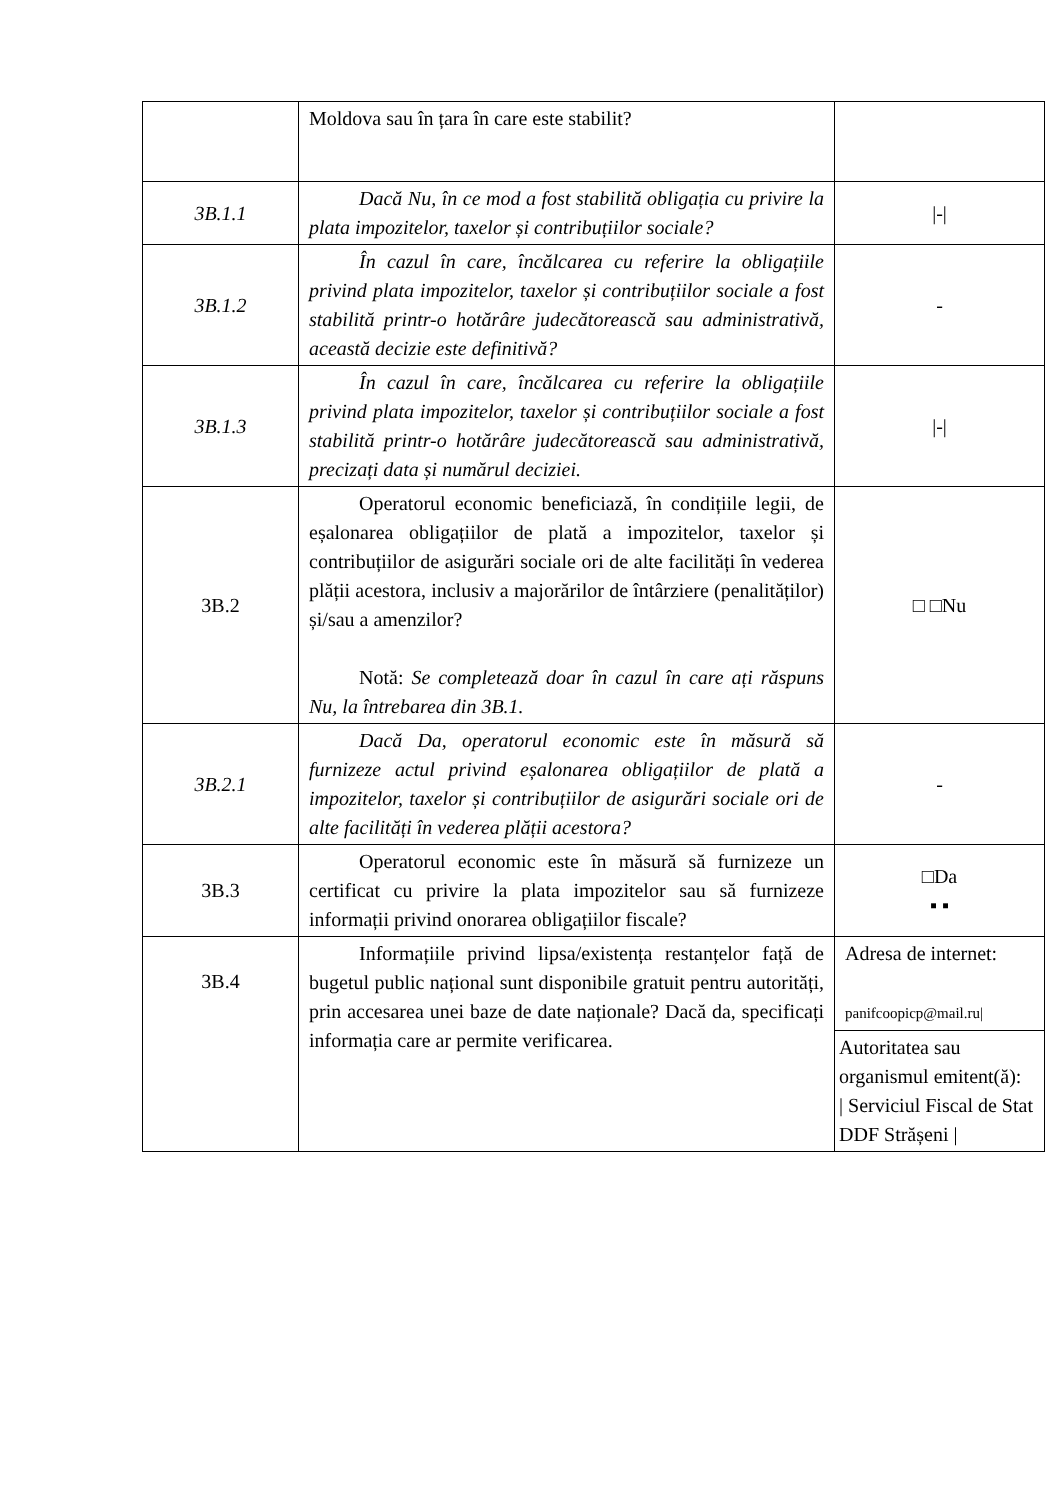| | Moldova sau în țara în care este stabilit? | |
| 3B.1.1 | Dacă Nu, în ce mod a fost stabilită obligația cu privire la plata impozitelor, taxelor și contribuțiilor sociale? | /-/ |
| 3B.1.2 | În cazul în care, încălcarea cu referire la obligațiile privind plata impozitelor, taxelor și contribuțiilor sociale a fost stabilită printr-o hotărâre judecătorească sau administrativă, această decizie este definitivă? | - |
| 3B.1.3 | În cazul în care, încălcarea cu referire la obligațiile privind plata impozitelor, taxelor și contribuțiilor sociale a fost stabilită printr-o hotărâre judecătorească sau administrativă, precizați data și numărul deciziei. | /-/ |
| 3B.2 | Operatorul economic beneficiază, în condițiile legii, de eșalonarea obligațiilor de plată a impozitelor, taxelor și contribuțiilor de asigurări sociale ori de alte facilități în vederea plății acestora, inclusiv a majorărilor de întârziere (penalităților) și/sau a amenzilor? Notă: Se completează doar în cazul în care ați răspuns Nu, la întrebarea din 3B.1. | □ □Nu |
| 3B.2.1 | Dacă Da, operatorul economic este în măsură să furnizeze actul privind eșalonarea obligațiilor de plată a impozitelor, taxelor și contribuțiilor de asigurări sociale ori de alte facilități în vederea plății acestora? | - |
| 3B.3 | Operatorul economic este în măsură să furnizeze un certificat cu privire la plata impozitelor sau să furnizeze informații privind onorarea obligațiilor fiscale? | □Da ▪ ▪ |
| 3B.4 | Informațiile privind lipsa/existența restanțelor față de bugetul public național sunt disponibile gratuit pentru autorități, prin accesarea unei baze de date naționale? Dacă da, specificați informația care ar permite verificarea. | Adresa de internet: panifcoopicp@mail.ru/ Autoritatea sau organismul emitent(ă): / Serviciul Fiscal de Stat DDF Strășeni / |